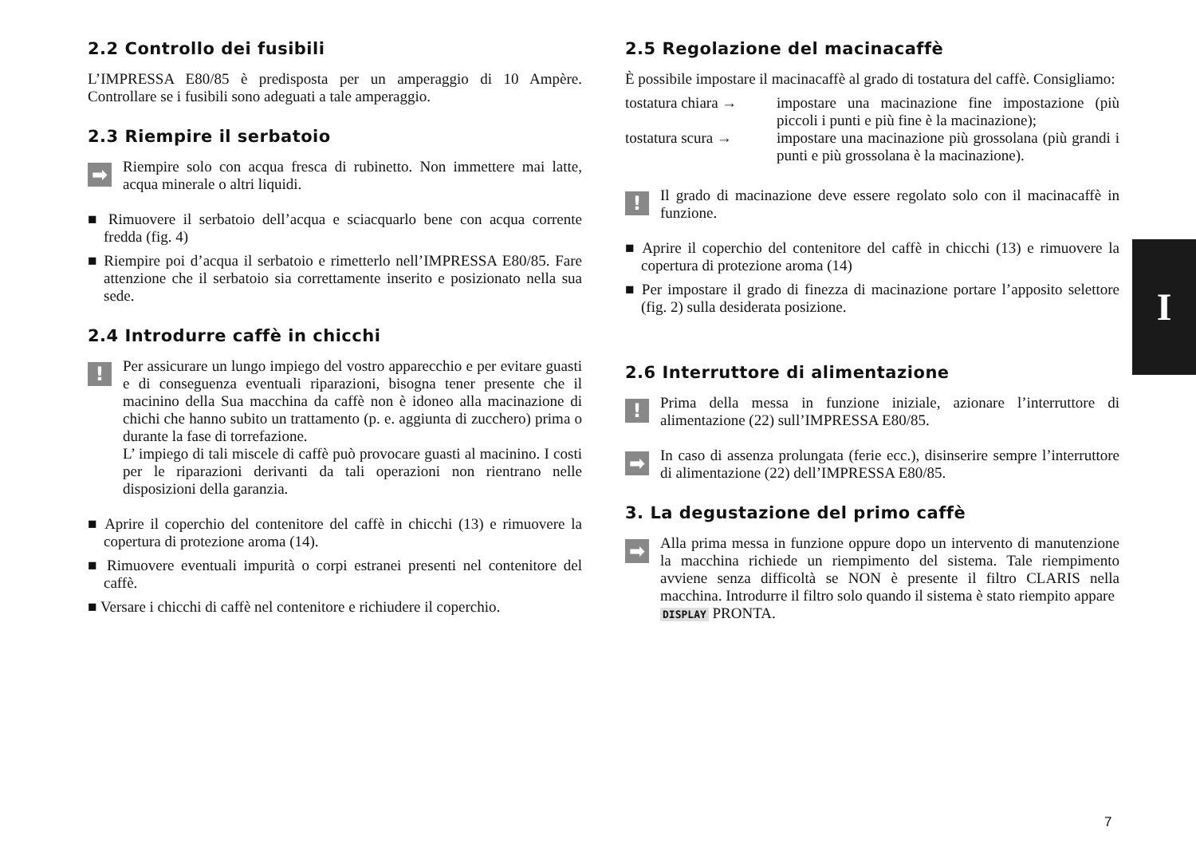2.2 Controllo dei fusibili
L’IMPRESSA E80/85 è predisposta per un amperaggio di 10 Ampère. Controllare se i fusibili sono adeguati a tale amperaggio.
2.3 Riempire il serbatoio
➡
Riempire solo con acqua fresca di rubinetto. Non immettere mai latte, acqua minerale o altri liquidi.
■ Rimuovere il serbatoio dell’acqua e sciacquarlo bene con acqua corrente fredda (fig. 4)
■ Riempire poi d’acqua il serbatoio e rimetterlo nell’IMPRESSA E80/85. Fare attenzione che il serbatoio sia correttamente inserito e posizionato nella sua sede.
2.4 Introdurre caffè in chicchi
!
Per assicurare un lungo impiego del vostro apparecchio e per evitare guasti e di conseguenza eventuali riparazioni, bisogna tener presente che il macinino della Sua macchina da caffè non è idoneo alla macinazione di chichi che hanno subito un trattamento (p. e. aggiunta di zucchero) prima o durante la fase di torrefazione.
L’ impiego di tali miscele di caffè può provocare guasti al macinino. I costi per le riparazioni derivanti da tali operazioni non rientrano nelle disposizioni della garanzia.
■ Aprire il coperchio del contenitore del caffè in chicchi (13) e rimuovere la copertura di protezione aroma (14).
■ Rimuovere eventuali impurità o corpi estranei presenti nel contenitore del caffè.
■ Versare i chicchi di caffè nel contenitore e richiudere il coperchio.
2.5 Regolazione del macinacaffè
È possibile impostare il macinacaffè al grado di tostatura del caffè. Consigliamo:
tostatura chiara → impostare una macinazione fine impostazione (più piccoli i punti e più fine è la macinazione);
tostatura scura → impostare una macinazione più grossolana (più grandi i punti e più grossolana è la macinazione).
!
Il grado di macinazione deve essere regolato solo con il macinacaffè in funzione.
■ Aprire il coperchio del contenitore del caffè in chicchi (13) e rimuovere la copertura di protezione aroma (14)
■ Per impostare il grado di finezza di macinazione portare l’apposito selettore (fig. 2) sulla desiderata posizione.
2.6 Interruttore di alimentazione
!
Prima della messa in funzione iniziale, azionare l’interruttore di alimentazione (22) sull’IMPRESSA E80/85.
➡
In caso di assenza prolungata (ferie ecc.), disinserire sempre l’interruttore di alimentazione (22) dell’IMPRESSA E80/85.
3. La degustazione del primo caffè
➡
Alla prima messa in funzione oppure dopo un intervento di manutenzione la macchina richiede un riempimento del sistema. Tale riempimento avviene senza difficoltà se NON è presente il filtro CLARIS nella macchina. Introdurre il filtro solo quando il sistema è stato riempito appare
DISPLAY PRONTA.
I
7